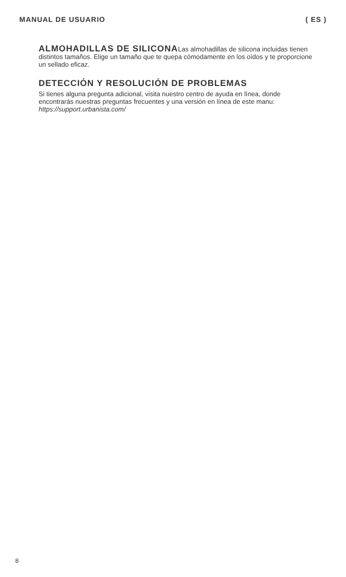MANUAL DE USUARIO ( ES )
ALMOHADILLAS DE SILICONALas almohadillas de silicona incluidas tienen distintos tamaños. Elige un tamaño que te quepa cómodamente en los oídos y te proporcione un sellado eficaz.
DETECCIÓN Y RESOLUCIÓN DE PROBLEMAS
Si tienes alguna pregunta adicional, visita nuestro centro de ayuda en línea, donde encontrarás nuestras preguntas frecuentes y una versión en línea de este manu: https://support.urbanista.com/
8